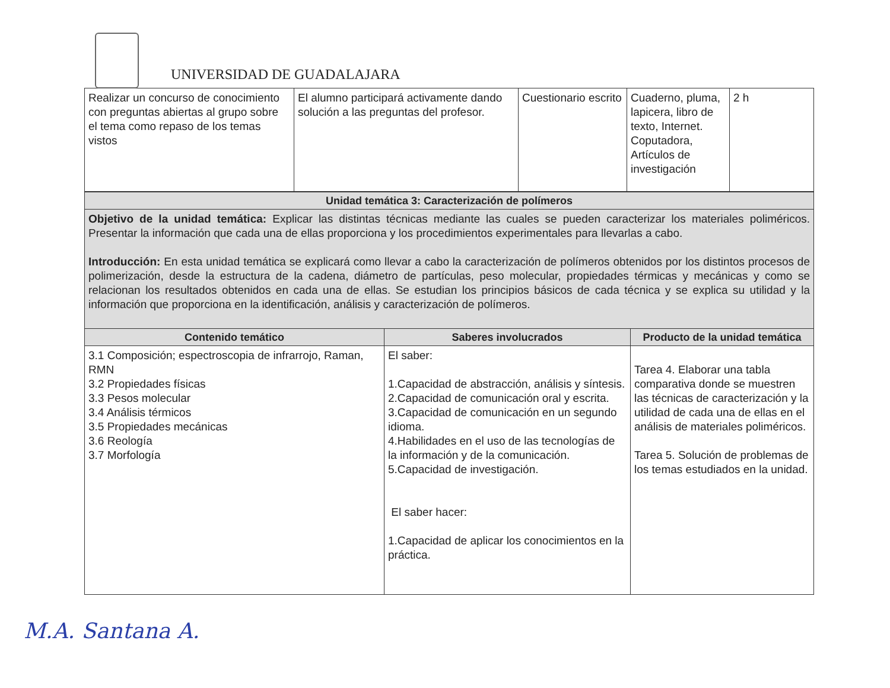UNIVERSIDAD DE GUADALAJARA
| Realizar un concurso de conocimiento con preguntas abiertas al grupo sobre el tema como repaso de los temas vistos | El alumno participará activamente dando solución a las preguntas del profesor. | Cuestionario escrito | Cuaderno, pluma, lapicera, libro de texto, Internet. Coputadora, Artículos de investigación | 2 h |
| Unidad temática 3: Caracterización de polímeros | | |
| --- | --- | --- |
| Objetivo de la unidad temática: Explicar las distintas técnicas mediante las cuales se pueden caracterizar los materiales poliméricos. Presentar la información que cada una de ellas proporciona y los procedimientos experimentales para llevarlas a cabo. Introducción: En esta unidad temática se explicará como llevar a cabo la caracterización de polímeros obtenidos por los distintos procesos de polimerización, desde la estructura de la cadena, diámetro de partículas, peso molecular, propiedades térmicas y mecánicas y como se relacionan los resultados obtenidos en cada una de ellas. Se estudian los principios básicos de cada técnica y se explica su utilidad y la información que proporciona en la identificación, análisis y caracterización de polímeros. | | |
| Contenido temático | Saberes involucrados | Producto de la unidad temática |
| 3.1 Composición; espectroscopia de infrarrojo, Raman, RMN 3.2 Propiedades físicas 3.3 Pesos molecular 3.4 Análisis térmicos 3.5 Propiedades mecánicas 3.6 Reología 3.7 Morfología | El saber: 1.Capacidad de abstracción, análisis y síntesis. 2.Capacidad de comunicación oral y escrita. 3.Capacidad de comunicación en un segundo idioma. 4.Habilidades en el uso de las tecnologías de la información y de la comunicación. 5.Capacidad de investigación. El saber hacer: 1.Capacidad de aplicar los conocimientos en la práctica. | Tarea 4. Elaborar una tabla comparativa donde se muestren las técnicas de caracterización y la utilidad de cada una de ellas en el análisis de materiales poliméricos. Tarea 5. Solución de problemas de los temas estudiados en la unidad. |
M.A. Santana A.